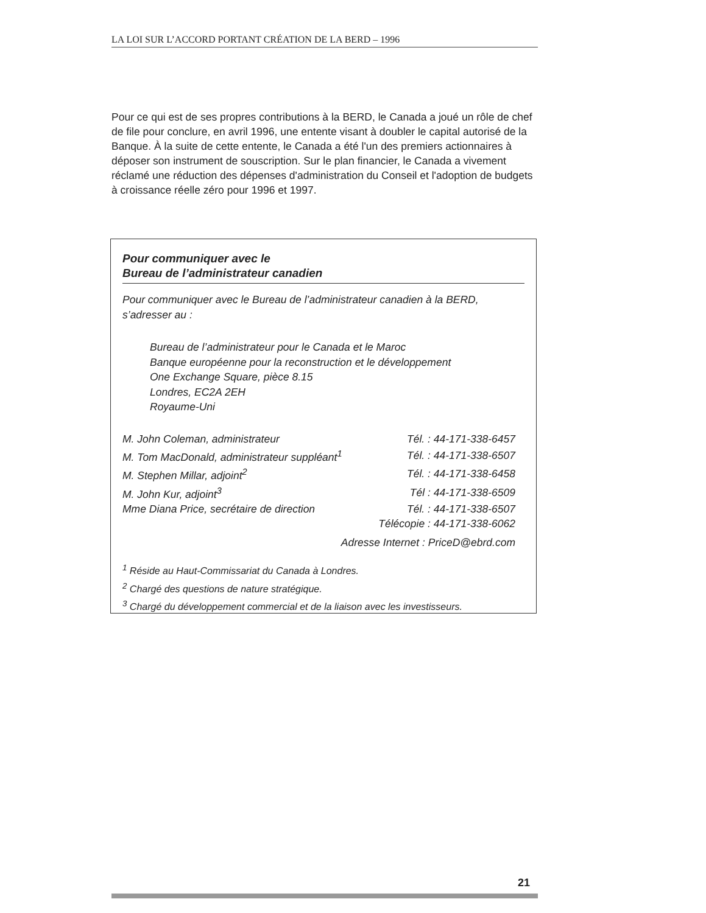LA LOI SUR L’ACCORD PORTANT CRÉATION DE LA BERD – 1996
Pour ce qui est de ses propres contributions à la BERD, le Canada a joué un rôle de chef de file pour conclure, en avril 1996, une entente visant à doubler le capital autorisé de la Banque. À la suite de cette entente, le Canada a été l'un des premiers actionnaires à déposer son instrument de souscription. Sur le plan financier, le Canada a vivement réclamé une réduction des dépenses d'administration du Conseil et l'adoption de budgets à croissance réelle zéro pour 1996 et 1997.
Pour communiquer avec le
Bureau de l’administrateur canadien
Pour communiquer avec le Bureau de l’administrateur canadien à la BERD, s’adresser au :
Bureau de l’administrateur pour le Canada et le Maroc
Banque européenne pour la reconstruction et le développement
One Exchange Square, pièce 8.15
Londres, EC2A 2EH
Royaume-Uni
| M. John Coleman, administrateur | Tél. : 44-171-338-6457 |
| M. Tom MacDonald, administrateur suppléant<sup>1</sup> | Tél. : 44-171-338-6507 |
| M. Stephen Millar, adjoint<sup>2</sup> | Tél. : 44-171-338-6458 |
| M. John Kur, adjoint<sup>3</sup> | Tél : 44-171-338-6509 |
| Mme Diana Price, secrétaire de direction | Tél. : 44-171-338-6507 |
| | Télécopie : 44-171-338-6062 |
| Adresse Internet : PriceD@ebrd.com | |
<sup>1</sup> Réside au Haut-Commissariat du Canada à Londres.
<sup>2</sup> Chargé des questions de nature stratégique.
<sup>3</sup> Chargé du développement commercial et de la liaison avec les investisseurs.
21